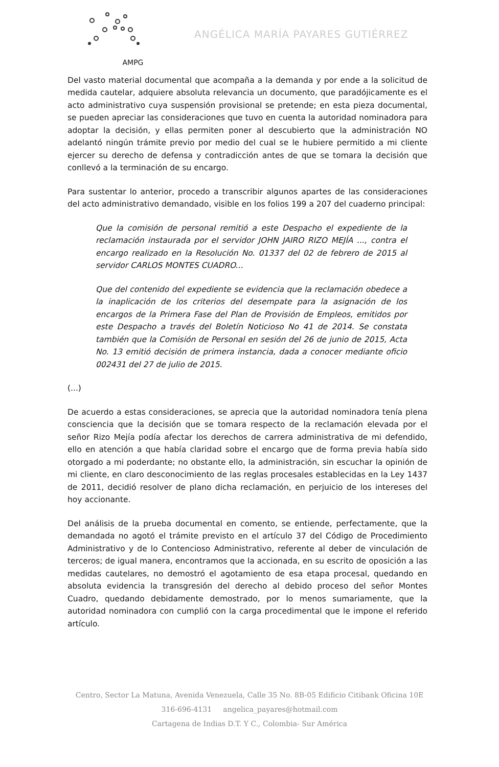AMPG
ANGÉLICA MARÍA PAYARES GUTIÉRREZ
Del vasto material documental que acompaña a la demanda y por ende a la solicitud de medida cautelar, adquiere absoluta relevancia un documento, que paradójicamente es el acto administrativo cuya suspensión provisional se pretende; en esta pieza documental, se pueden apreciar las consideraciones que tuvo en cuenta la autoridad nominadora para adoptar la decisión, y ellas permiten poner al descubierto que la administración NO adelantó ningún trámite previo por medio del cual se le hubiere permitido a mi cliente ejercer su derecho de defensa y contradicción antes de que se tomara la decisión que conllevó a la terminación de su encargo.
Para sustentar lo anterior, procedo a transcribir algunos apartes de las consideraciones del acto administrativo demandado, visible en los folios 199 a 207 del cuaderno principal:
Que la comisión de personal remitió a este Despacho el expediente de la reclamación instaurada por el servidor JOHN JAIRO RIZO MEJÍA ..., contra el encargo realizado en la Resolución No. 01337 del 02 de febrero de 2015 al servidor CARLOS MONTES CUADRO...
Que del contenido del expediente se evidencia que la reclamación obedece a la inaplicación de los criterios del desempate para la asignación de los encargos de la Primera Fase del Plan de Provisión de Empleos, emitidos por este Despacho a través del Boletín Noticioso No 41 de 2014. Se constata también que la Comisión de Personal en sesión del 26 de junio de 2015, Acta No. 13 emitió decisión de primera instancia, dada a conocer mediante oficio 002431 del 27 de julio de 2015.
(...)
De acuerdo a estas consideraciones, se aprecia que la autoridad nominadora tenía plena consciencia que la decisión que se tomara respecto de la reclamación elevada por el señor Rizo Mejía podía afectar los derechos de carrera administrativa de mi defendido, ello en atención a que había claridad sobre el encargo que de forma previa había sido otorgado a mi poderdante; no obstante ello, la administración, sin escuchar la opinión de mi cliente, en claro desconocimiento de las reglas procesales establecidas en la Ley 1437 de 2011, decidió resolver de plano dicha reclamación, en perjuicio de los intereses del hoy accionante.
Del análisis de la prueba documental en comento, se entiende, perfectamente, que la demandada no agotó el trámite previsto en el artículo 37 del Código de Procedimiento Administrativo y de lo Contencioso Administrativo, referente al deber de vinculación de terceros; de igual manera, encontramos que la accionada, en su escrito de oposición a las medidas cautelares, no demostró el agotamiento de esa etapa procesal, quedando en absoluta evidencia la transgresión del derecho al debido proceso del señor Montes Cuadro, quedando debidamente demostrado, por lo menos sumariamente, que la autoridad nominadora con cumplió con la carga procedimental que le impone el referido artículo.
Centro, Sector La Matuna, Avenida Venezuela, Calle 35 No. 8B-05 Edificio Citibank Oficina 10E
316-696-4131 angelica_payares@hotmail.com
Cartagena de Indias D.T. Y C., Colombia- Sur América